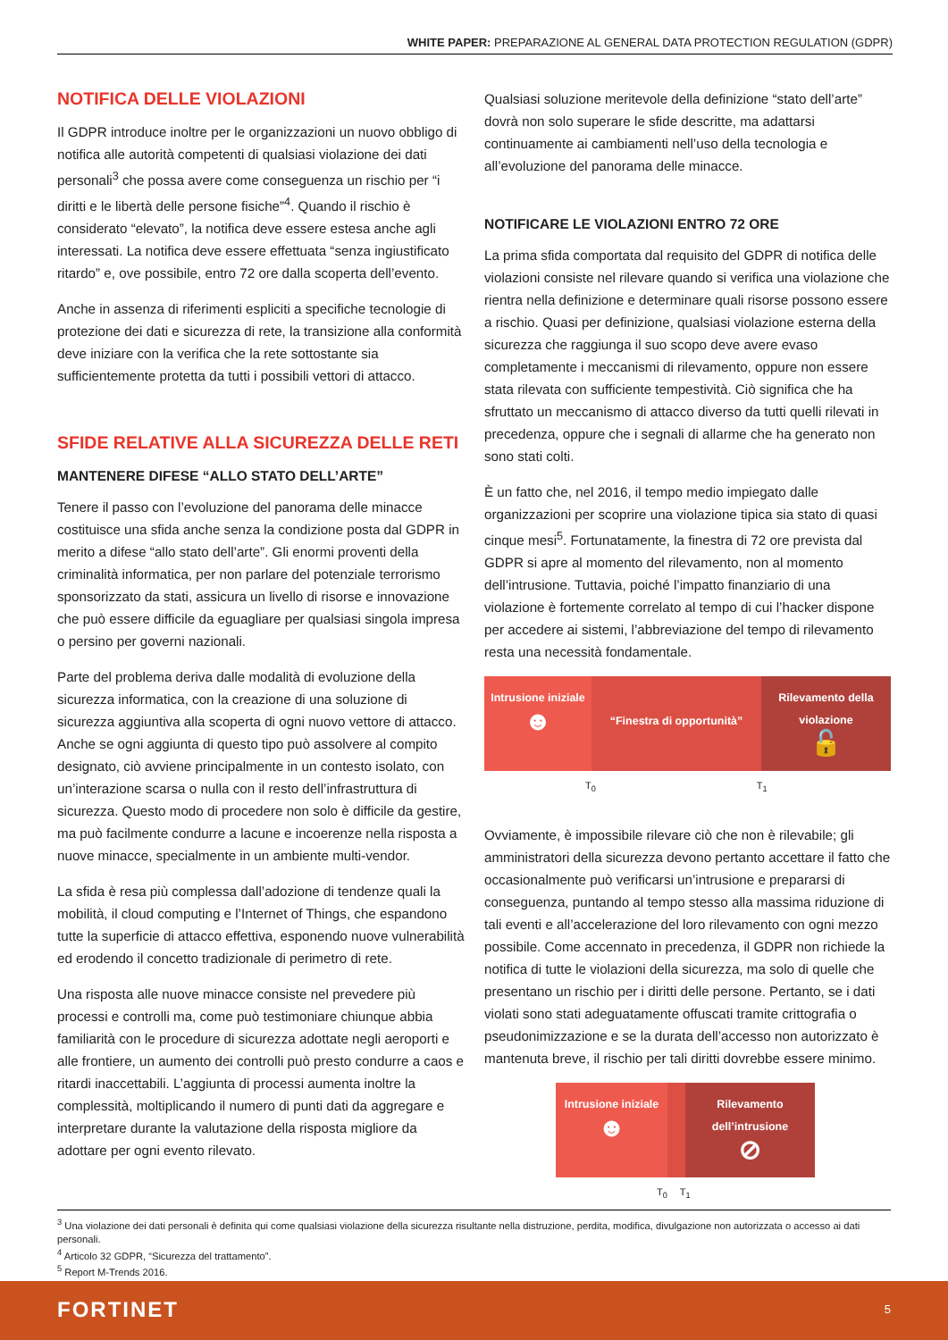WHITE PAPER: PREPARAZIONE AL GENERAL DATA PROTECTION REGULATION (GDPR)
NOTIFICA DELLE VIOLAZIONI
Il GDPR introduce inoltre per le organizzazioni un nuovo obbligo di notifica alle autorità competenti di qualsiasi violazione dei dati personali<sup>3</sup> che possa avere come conseguenza un rischio per “i diritti e le libertà delle persone fisiche”<sup>4</sup>. Quando il rischio è considerato “elevato”, la notifica deve essere estesa anche agli interessati. La notifica deve essere effettuata “senza ingiustificato ritardo” e, ove possibile, entro 72 ore dalla scoperta dell’evento.
Anche in assenza di riferimenti espliciti a specifiche tecnologie di protezione dei dati e sicurezza di rete, la transizione alla conformità deve iniziare con la verifica che la rete sottostante sia sufficientemente protetta da tutti i possibili vettori di attacco.
SFIDE RELATIVE ALLA SICUREZZA DELLE RETI
MANTENERE DIFESE “ALLO STATO DELL’ARTE”
Tenere il passo con l’evoluzione del panorama delle minacce costituisce una sfida anche senza la condizione posta dal GDPR in merito a difese “allo stato dell’arte”. Gli enormi proventi della criminalità informatica, per non parlare del potenziale terrorismo sponsorizzato da stati, assicura un livello di risorse e innovazione che può essere difficile da eguagliare per qualsiasi singola impresa o persino per governi nazionali.
Parte del problema deriva dalle modalità di evoluzione della sicurezza informatica, con la creazione di una soluzione di sicurezza aggiuntiva alla scoperta di ogni nuovo vettore di attacco. Anche se ogni aggiunta di questo tipo può assolvere al compito designato, ciò avviene principalmente in un contesto isolato, con un’interazione scarsa o nulla con il resto dell’infrastruttura di sicurezza. Questo modo di procedere non solo è difficile da gestire, ma può facilmente condurre a lacune e incoerenze nella risposta a nuove minacce, specialmente in un ambiente multi-vendor.
La sfida è resa più complessa dall’adozione di tendenze quali la mobilità, il cloud computing e l’Internet of Things, che espandono tutte la superficie di attacco effettiva, esponendo nuove vulnerabilità ed erodendo il concetto tradizionale di perimetro di rete.
Una risposta alle nuove minacce consiste nel prevedere più processi e controlli ma, come può testimoniare chiunque abbia familiarità con le procedure di sicurezza adottate negli aeroporti e alle frontiere, un aumento dei controlli può presto condurre a caos e ritardi inaccettabili. L’aggiunta di processi aumenta inoltre la complessità, moltiplicando il numero di punti dati da aggregare e interpretare durante la valutazione della risposta migliore da adottare per ogni evento rilevato.
Qualsiasi soluzione meritevole della definizione “stato dell’arte” dovrà non solo superare le sfide descritte, ma adattarsi continuamente ai cambiamenti nell’uso della tecnologia e all’evoluzione del panorama delle minacce.
NOTIFICARE LE VIOLAZIONI ENTRO 72 ORE
La prima sfida comportata dal requisito del GDPR di notifica delle violazioni consiste nel rilevare quando si verifica una violazione che rientra nella definizione e determinare quali risorse possono essere a rischio. Quasi per definizione, qualsiasi violazione esterna della sicurezza che raggiunga il suo scopo deve avere evaso completamente i meccanismi di rilevamento, oppure non essere stata rilevata con sufficiente tempestività. Ciò significa che ha sfruttato un meccanismo di attacco diverso da tutti quelli rilevati in precedenza, oppure che i segnali di allarme che ha generato non sono stati colti.
È un fatto che, nel 2016, il tempo medio impiegato dalle organizzazioni per scoprire una violazione tipica sia stato di quasi cinque mesi<sup>5</sup>. Fortunatamente, la finestra di 72 ore prevista dal GDPR si apre al momento del rilevamento, non al momento dell’intrusione. Tuttavia, poiché l’impatto finanziario di una violazione è fortemente correlato al tempo di cui l’hacker dispone per accedere ai sistemi, l’abbreviazione del tempo di rilevamento resta una necessità fondamentale.
Intrusione iniziale
☻
“Finestra di opportunità”
Rilevamento della violazione
🔓
T<sub>0</sub> T<sub>1</sub>
Ovviamente, è impossibile rilevare ciò che non è rilevabile; gli amministratori della sicurezza devono pertanto accettare il fatto che occasionalmente può verificarsi un’intrusione e prepararsi di conseguenza, puntando al tempo stesso alla massima riduzione di tali eventi e all’accelerazione del loro rilevamento con ogni mezzo possibile. Come accennato in precedenza, il GDPR non richiede la notifica di tutte le violazioni della sicurezza, ma solo di quelle che presentano un rischio per i diritti delle persone. Pertanto, se i dati violati sono stati adeguatamente offuscati tramite crittografia o pseudonimizzazione e se la durata dell’accesso non autorizzato è mantenuta breve, il rischio per tali diritti dovrebbe essere minimo.
Intrusione iniziale
☻
Rilevamento dell’intrusione
⊘
T<sub>0</sub> T<sub>1</sub>
<sup>3</sup> Una violazione dei dati personali è definita qui come qualsiasi violazione della sicurezza risultante nella distruzione, perdita, modifica, divulgazione non autorizzata o accesso ai dati personali.
<sup>4</sup> Articolo 32 GDPR, “Sicurezza del trattamento”.
<sup>5</sup> Report M-Trends 2016.
FORTINET 5